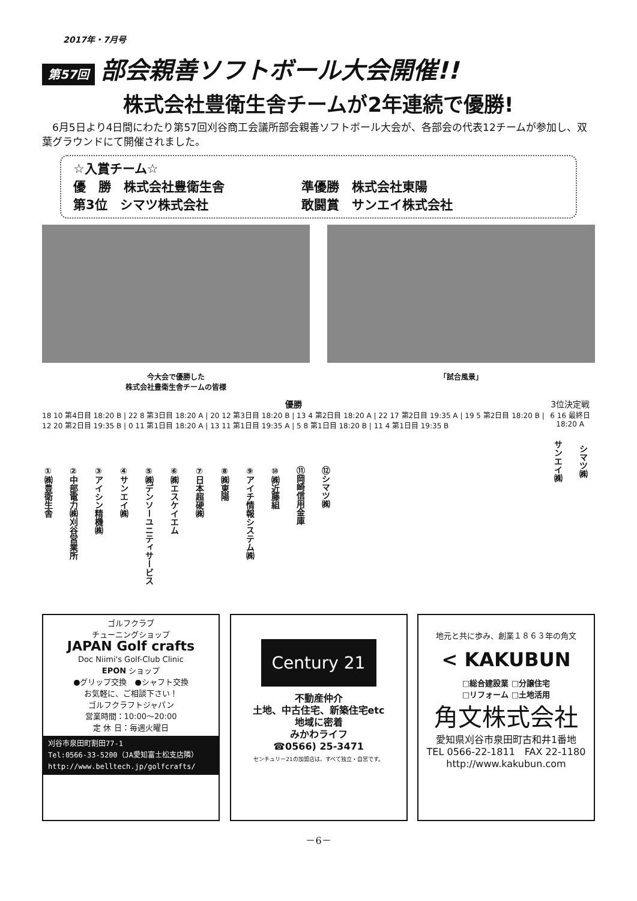2017年・7月号
第57回 部会親善ソフトボール大会開催!!
株式会社豊衛生舎チームが2年連続で優勝!
　6月5日より4日間にわたり第57回刈谷商工会議所部会親善ソフトボール大会が、各部会の代表12チームが参加し、双葉グラウンドにて開催されました。
☆入賞チーム☆
優　勝　株式会社豊衛生舎 準優勝　株式会社東陽
第3位　シマツ株式会社 敢闘賞　サンエイ株式会社
今大会で優勝した
株式会社豊衛生舎チームの皆様
「試合風景」
優勝
18 10 第4日目 18:20 B | 22 8 第3日目 18:20 A | 20 12 第3日目 18:20 B | 13 4 第2日目 18:20 A | 22 17 第2日目 19:35 A | 19 5 第2日目 18:20 B | 12 20 第2日目 19:35 B | 0 11 第1日目 18:20 A | 13 11 第1日目 19:35 A | 5 8 第1日目 18:20 B | 11 4 第1日目 19:35 B
①㈱豊衛生舎 ②中部電力㈱刈谷営業所 ③アイシン精機㈱ ④サンエイ㈱ ⑤㈱デンソーユニティサービス ⑥㈱エスケイエム ⑦日本超硬㈱ ⑧㈱東陽 ⑨アイチ情報システム㈱ ⑩㈱近藤組 ⑪岡崎信用金庫 ⑫シマツ㈱
3位決定戦
6 16 最終日 18:20 A
サンエイ㈱ シマツ㈱
ゴルフクラブ
チューニングショップ
JAPAN Golf crafts
Doc Niimi's Golf-Club Clinic
EPON ショップ
●グリップ交換　●シャフト交換
お気軽に、ご相談下さい！
ゴルフクラフトジャパン
営業時間：10:00〜20:00
定 休 日：毎週火曜日
刈谷市泉田町割田77-1
Tel:0566-33-5200（JA愛知富士松支店隣）
http://www.belltech.jp/golfcrafts/
Century 21
不動産仲介
土地、中古住宅、新築住宅etc
地域に密着
みかわライフ
☎0566) 25-3471
センチュリー21の加盟店は、すべて独立・自営です。
地元と共に歩み、創業１８６３年の角文
< KAKUBUN
□総合建設業 □分譲住宅
□リフォーム □土地活用
角文株式会社
愛知県刈谷市泉田町古和井1番地
TEL 0566-22-1811　FAX 22-1180
http://www.kakubun.com
－6－